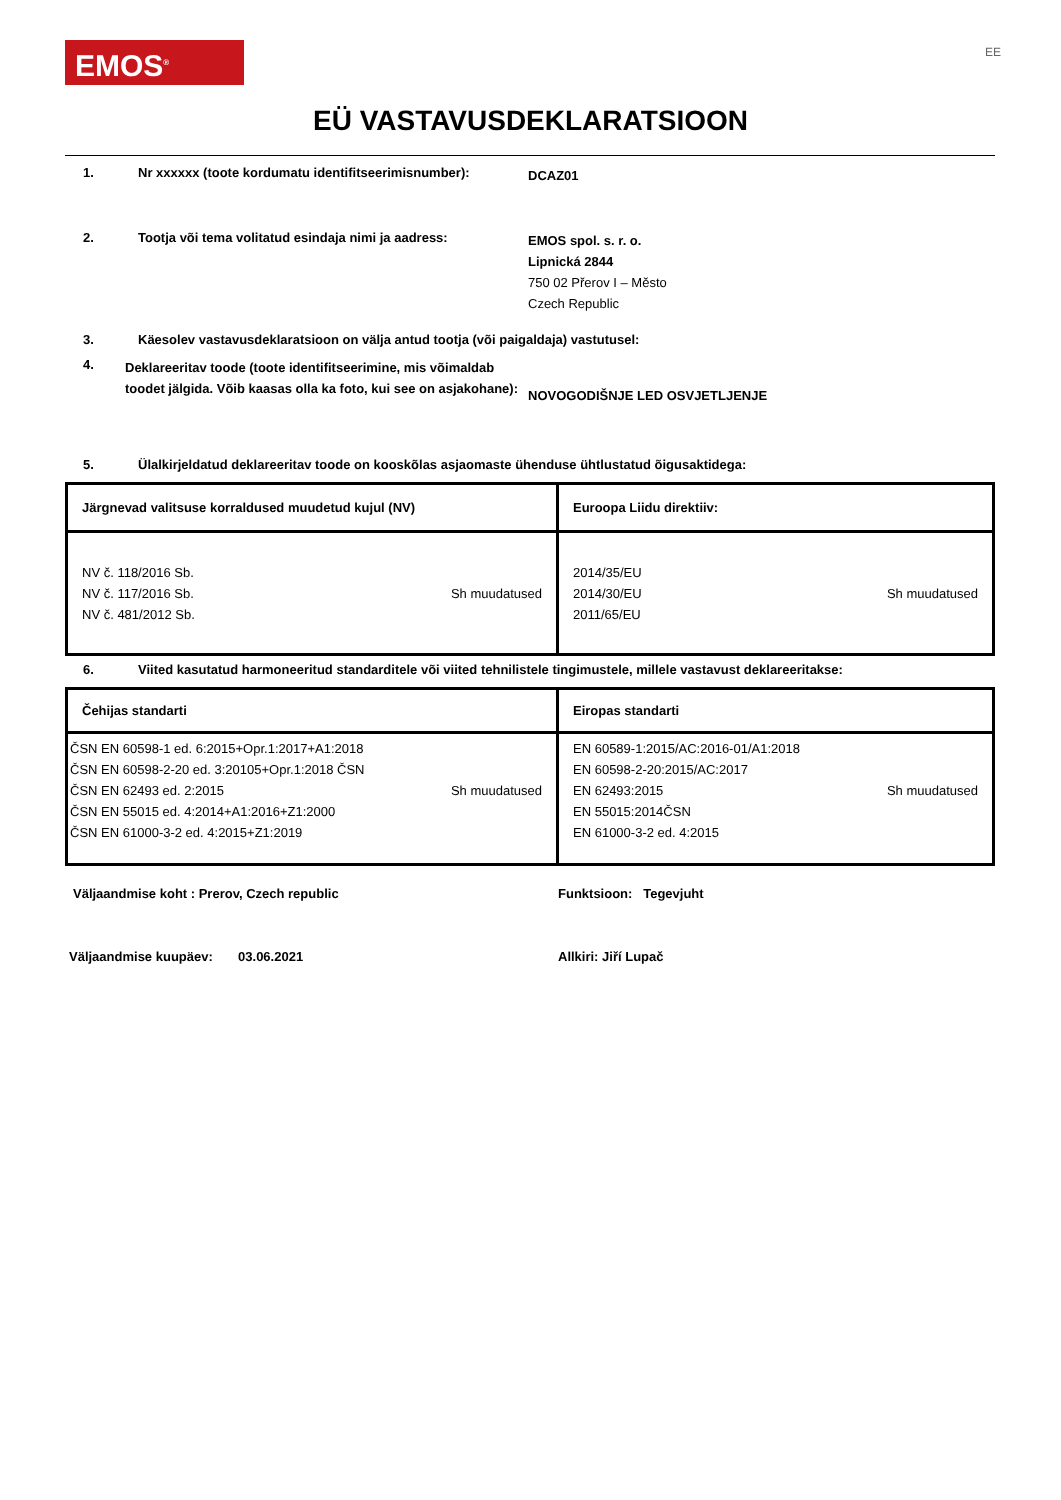EMOS<sup>®</sup> EE
EÜ VASTAVUSDEKLARATSIOON
1. Nr xxxxxx (toote kordumatu identifitseerimisnumber):
DCAZ01
2. Tootja või tema volitatud esindaja nimi ja aadress:
EMOS spol. s. r. o.
Lipnická 2844
750 02 Přerov I – Město
Czech Republic
3. Käesolev vastavusdeklaratsioon on välja antud tootja (või paigaldaja) vastutusel:
4.
Deklareeritav toode (toote identifitseerimine, mis võimaldab toodet jälgida. Võib kaasas olla ka foto, kui see on asjakohane):
NOVOGODIŠNJE LED OSVJETLJENJE
5. Ülalkirjeldatud deklareeritav toode on kooskõlas asjaomaste ühenduse ühtlustatud õigusaktidega:
| Järgnevad valitsuse korraldused muudetud kujul (NV) | Euroopa Liidu direktiiv: |
| NV č. 118/2016 Sb. NV č. 117/2016 Sb. NV č. 481/2012 Sb. Sh muudatused | 2014/35/EU 2014/30/EU 2011/65/EU Sh muudatused |
6. Viited kasutatud harmoneeritud standarditele või viited tehnilistele tingimustele, millele vastavust deklareeritakse:
| Čehijas standarti | Eiropas standarti |
| ČSN EN 60598-1 ed. 6:2015+Opr.1:2017+A1:2018 ČSN EN 60598-2-20 ed. 3:20105+Opr.1:2018 ČSN ČSN EN 62493 ed. 2:2015 ČSN EN 55015 ed. 4:2014+A1:2016+Z1:2000 ČSN EN 61000-3-2 ed. 4:2015+Z1:2019 Sh muudatused | EN 60589-1:2015/AC:2016-01/A1:2018 EN 60598-2-20:2015/AC:2017 EN 62493:2015 EN 55015:2014ČSN EN 61000-3-2 ed. 4:2015 Sh muudatused |
Väljaandmise koht : Prerov, Czech republic Funktsioon: Tegevjuht
Väljaandmise kuupäev: 03.06.2021 Allkiri: Jiří Lupač